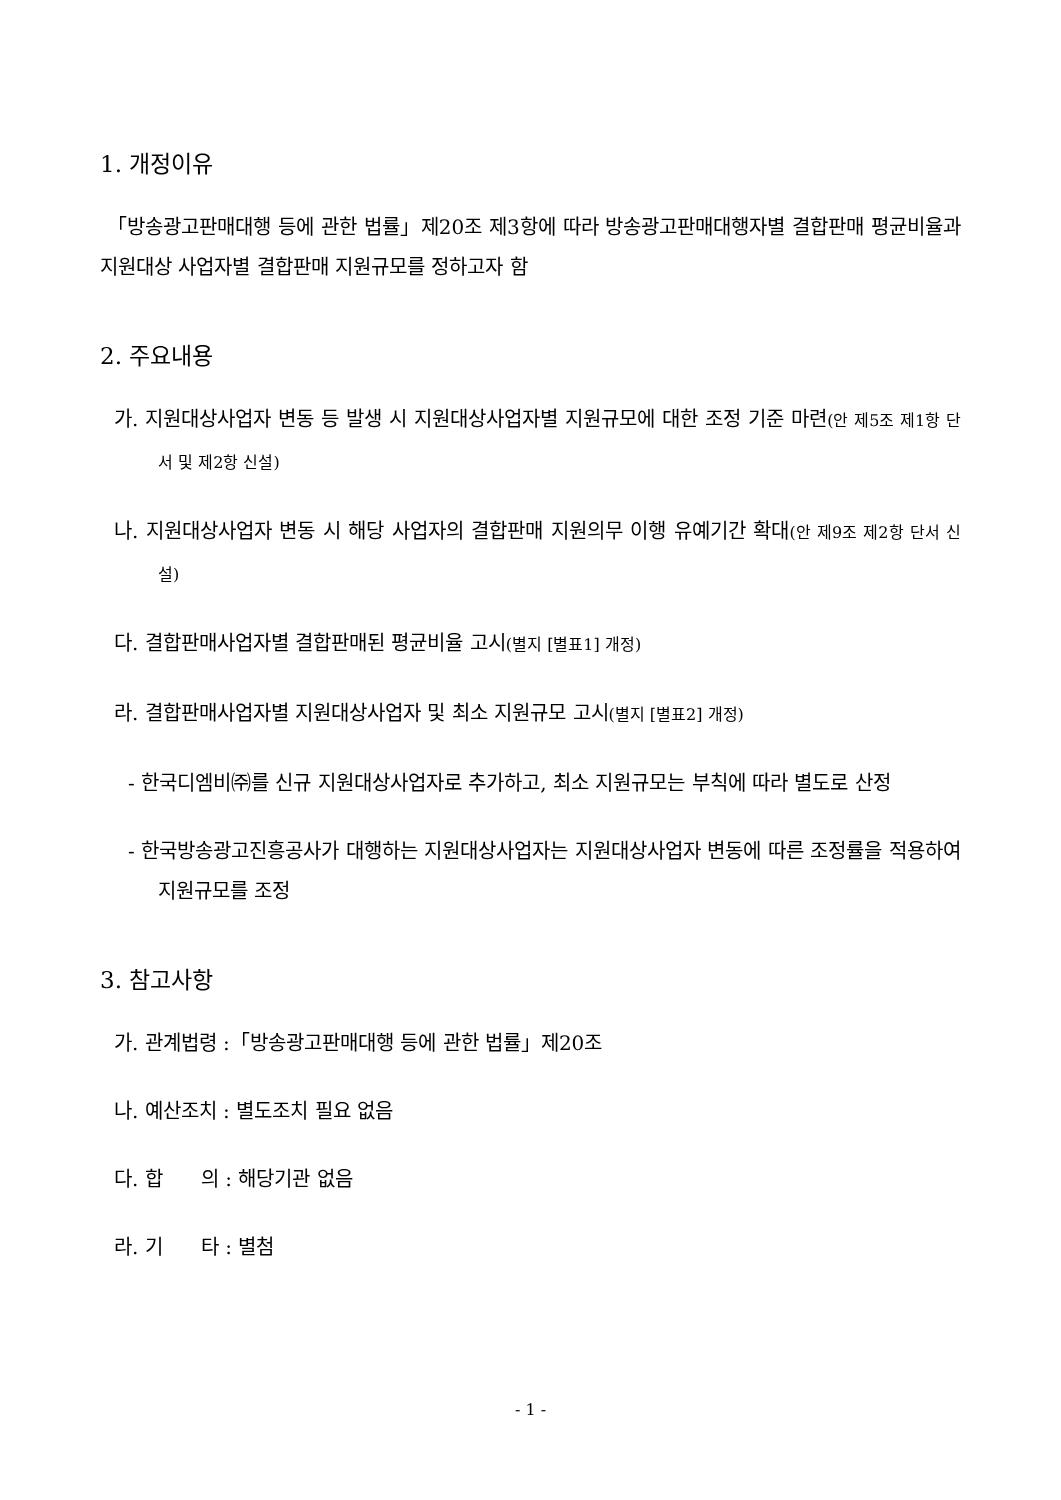1. 개정이유
「방송광고판매대행 등에 관한 법률」제20조 제3항에 따라 방송광고판매대행자별 결합판매 평균비율과 지원대상 사업자별 결합판매 지원규모를 정하고자 함
2. 주요내용
가. 지원대상사업자 변동 등 발생 시 지원대상사업자별 지원규모에 대한 조정 기준 마련(안 제5조 제1항 단서 및 제2항 신설)
나. 지원대상사업자 변동 시 해당 사업자의 결합판매 지원의무 이행 유예기간 확대(안 제9조 제2항 단서 신설)
다. 결합판매사업자별 결합판매된 평균비율 고시(별지 [별표1] 개정)
라. 결합판매사업자별 지원대상사업자 및 최소 지원규모 고시(별지 [별표2] 개정)
- 한국디엠비㈜를 신규 지원대상사업자로 추가하고, 최소 지원규모는 부칙에 따라 별도로 산정
- 한국방송광고진흥공사가 대행하는 지원대상사업자는 지원대상사업자 변동에 따른 조정률을 적용하여 지원규모를 조정
3. 참고사항
가. 관계법령 :「방송광고판매대행 등에 관한 법률」제20조
나. 예산조치 : 별도조치 필요 없음
다. 합 의 : 해당기관 없음
라. 기 타 : 별첨
- 1 -